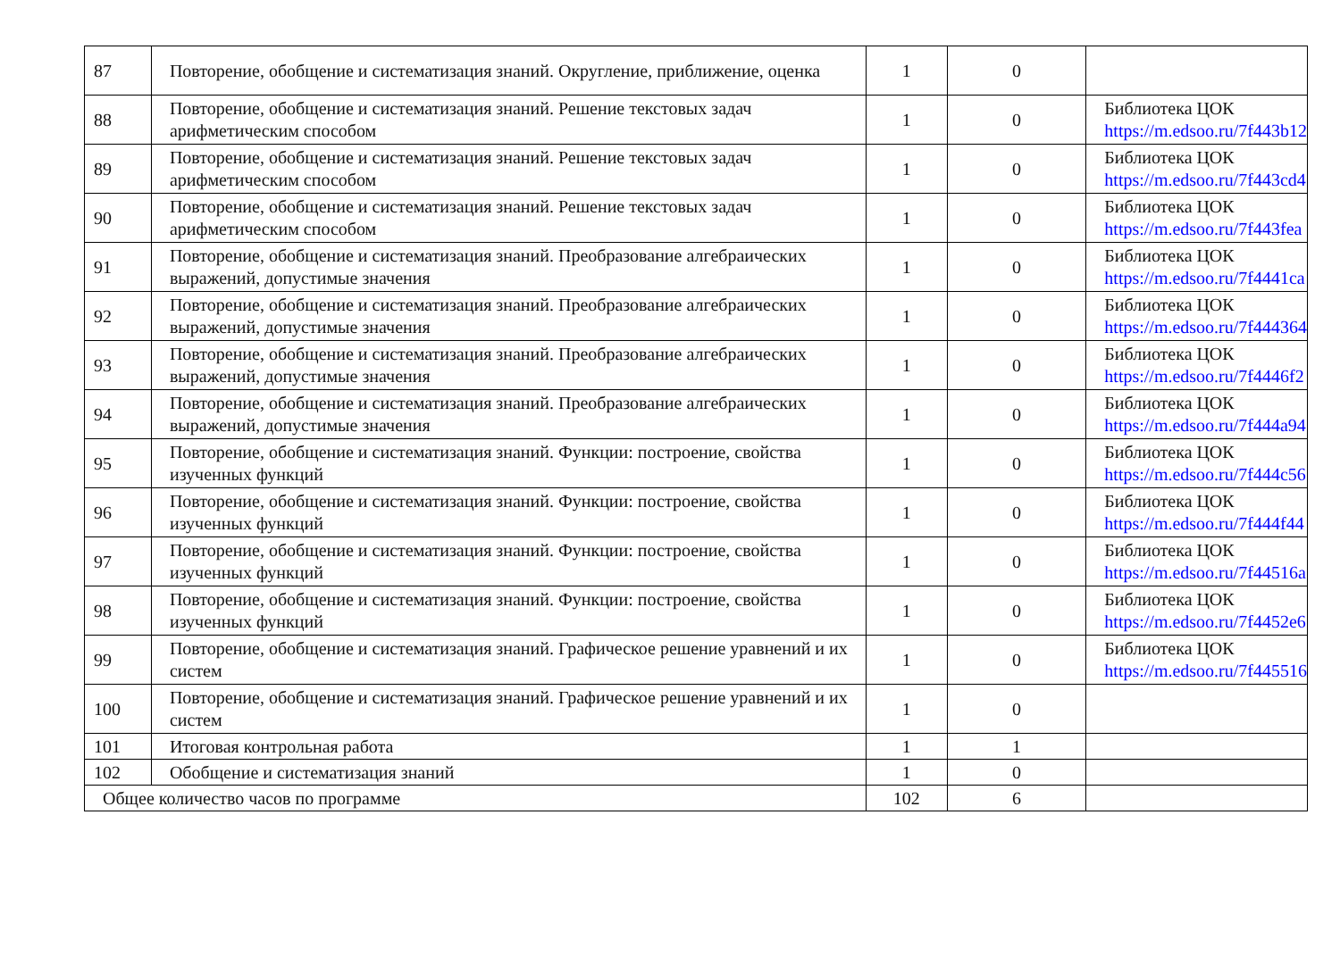| 87 | Повторение, обобщение и систематизация знаний. Округление, приближение, оценка | 1 | 0 | |
| 88 | Повторение, обобщение и систематизация знаний. Решение текстовых задач арифметическим способом | 1 | 0 | Библиотека ЦОК https://m.edsoo.ru/7f443b12 |
| 89 | Повторение, обобщение и систематизация знаний. Решение текстовых задач арифметическим способом | 1 | 0 | Библиотека ЦОК https://m.edsoo.ru/7f443cd4 |
| 90 | Повторение, обобщение и систематизация знаний. Решение текстовых задач арифметическим способом | 1 | 0 | Библиотека ЦОК https://m.edsoo.ru/7f443fea |
| 91 | Повторение, обобщение и систематизация знаний. Преобразование алгебраических выражений, допустимые значения | 1 | 0 | Библиотека ЦОК https://m.edsoo.ru/7f4441ca |
| 92 | Повторение, обобщение и систематизация знаний. Преобразование алгебраических выражений, допустимые значения | 1 | 0 | Библиотека ЦОК https://m.edsoo.ru/7f444364 |
| 93 | Повторение, обобщение и систематизация знаний. Преобразование алгебраических выражений, допустимые значения | 1 | 0 | Библиотека ЦОК https://m.edsoo.ru/7f4446f2 |
| 94 | Повторение, обобщение и систематизация знаний. Преобразование алгебраических выражений, допустимые значения | 1 | 0 | Библиотека ЦОК https://m.edsoo.ru/7f444a94 |
| 95 | Повторение, обобщение и систематизация знаний. Функции: построение, свойства изученных функций | 1 | 0 | Библиотека ЦОК https://m.edsoo.ru/7f444c56 |
| 96 | Повторение, обобщение и систематизация знаний. Функции: построение, свойства изученных функций | 1 | 0 | Библиотека ЦОК https://m.edsoo.ru/7f444f44 |
| 97 | Повторение, обобщение и систематизация знаний. Функции: построение, свойства изученных функций | 1 | 0 | Библиотека ЦОК https://m.edsoo.ru/7f44516a |
| 98 | Повторение, обобщение и систематизация знаний. Функции: построение, свойства изученных функций | 1 | 0 | Библиотека ЦОК https://m.edsoo.ru/7f4452e6 |
| 99 | Повторение, обобщение и систематизация знаний. Графическое решение уравнений и их систем | 1 | 0 | Библиотека ЦОК https://m.edsoo.ru/7f445516 |
| 100 | Повторение, обобщение и систематизация знаний. Графическое решение уравнений и их систем | 1 | 0 | |
| 101 | Итоговая контрольная работа | 1 | 1 | |
| 102 | Обобщение и систематизация знаний | 1 | 0 | |
| Общее количество часов по программе | | 102 | 6 | |